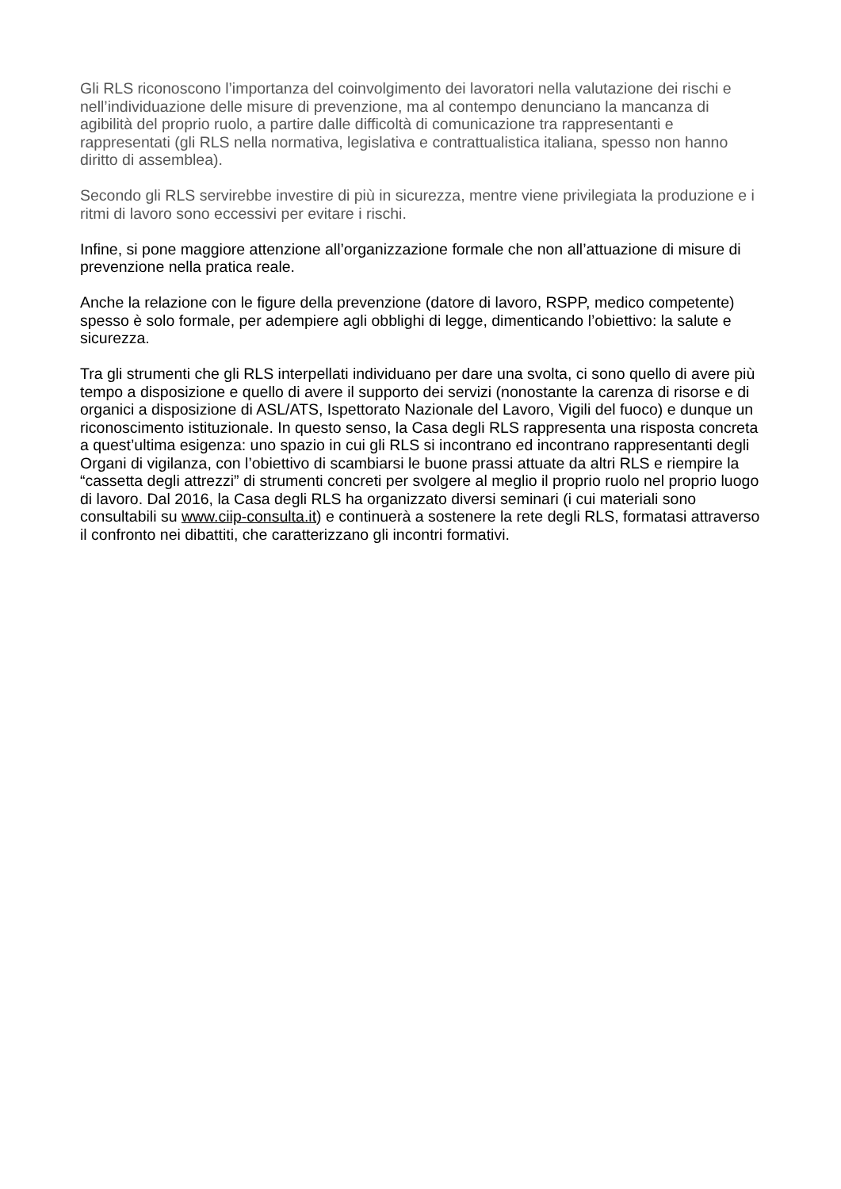Gli RLS riconoscono l’importanza del coinvolgimento dei lavoratori nella valutazione dei rischi e nell’individuazione delle misure di prevenzione, ma al contempo denunciano la mancanza di agibilità del proprio ruolo, a partire dalle difficoltà di comunicazione tra rappresentanti e rappresentati (gli RLS nella normativa, legislativa e contrattualistica italiana, spesso non hanno diritto di assemblea).
Secondo gli RLS servirebbe investire di più in sicurezza, mentre viene privilegiata la produzione e i ritmi di lavoro sono eccessivi per evitare i rischi.
Infine, si pone maggiore attenzione all’organizzazione formale che non all’attuazione di misure di prevenzione nella pratica reale.
Anche la relazione con le figure della prevenzione (datore di lavoro, RSPP, medico competente) spesso è solo formale, per adempiere agli obblighi di legge, dimenticando l’obiettivo: la salute e sicurezza.
Tra gli strumenti che gli RLS interpellati individuano per dare una svolta, ci sono quello di avere più tempo a disposizione e quello di avere il supporto dei servizi (nonostante la carenza di risorse e di organici a disposizione di ASL/ATS, Ispettorato Nazionale del Lavoro, Vigili del fuoco) e dunque un riconoscimento istituzionale. In questo senso, la Casa degli RLS rappresenta una risposta concreta a quest’ultima esigenza: uno spazio in cui gli RLS si incontrano ed incontrano rappresentanti degli Organi di vigilanza, con l’obiettivo di scambiarsi le buone prassi attuate da altri RLS e riempire la “cassetta degli attrezzi” di strumenti concreti per svolgere al meglio il proprio ruolo nel proprio luogo di lavoro. Dal 2016, la Casa degli RLS ha organizzato diversi seminari (i cui materiali sono consultabili su www.ciip-consulta.it) e continuerà a sostenere la rete degli RLS, formatasi attraverso il confronto nei dibattiti, che caratterizzano gli incontri formativi.